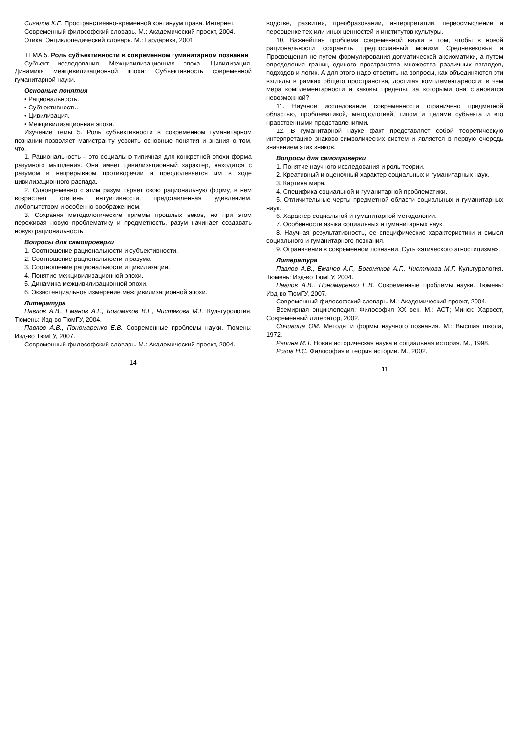Сигалов К.Е. Пространственно-временной континуум права. Интернет.
Современный философский словарь. М.: Академический проект, 2004.
Этика. Энциклопедический словарь. М.: Гардарики, 2001.
ТЕМА 5. Роль субъективности в современном гуманитарном познании
Субъект исследования. Межцивилизационная эпоха. Цивилизация. Динамика межцивилизационной эпохи: Субъективность современной гуманитарной науки.
Основные понятия
• Рациональность.
• Субъективность.
• Цивилизация.
• Межцивилизационная эпоха.
Изучение темы 5. Роль субъективности в современном гуманитарном познании позволяет магистранту усвоить основные понятия и знания о том, что,
1. Рациональность – это социально типичная для конкретной эпохи форма разумного мышления. Она имеет цивилизационный характер, находится с разумом в непрерывном противоречии и преодолевается им в ходе цивилизационного распада.
2. Одновременно с этим разум теряет свою рациональную форму, в нем возрастает степень интуитивности, представленная удивлением, любопытством и особенно воображением.
3. Сохраняя методологические приемы прошлых веков, но при этом переживая новую проблематику и предметность, разум начинает создавать новую рациональность.
Вопросы для самопроверки
1. Соотношение рациональности и субъективности.
2. Соотношение рациональности и разума
3. Соотношение рациональности и цивилизации.
4. Понятие межцивилизационной эпохи.
5. Динамика межцивилизационной эпохи.
6. Экзистенциальное измерение межцивилизационной эпохи.
Литература
Павлов А.В., Еманов А.Г., Богомяков В.Г., Чистякова М.Г. Культурология. Тюмень: Изд-во ТюмГУ, 2004.
Павлов А.В., Пономаренко Е.В. Современные проблемы науки. Тюмень: Изд-во ТюмГУ, 2007.
Современный философский словарь. М.: Академический проект, 2004.
14
водстве, развитии, преобразовании, интерпретации, переосмыслении и переоценке тех или иных ценностей и институтов культуры.
10. Важнейшая проблема современной науки в том, чтобы в новой рациональности сохранить предпосланный монизм Средневековья и Просвещения не путем формулирования догматической аксиоматики, а путем определения границ единого пространства множества различных взглядов, подходов и логик. А для этого надо ответить на вопросы, как объединяются эти взгляды в рамках общего пространства, достигая комплементарности; в чем мера комплементарности и каковы пределы, за которыми она становится невозможной?
11. Научное исследование современности ограничено предметной областью, проблематикой, методологией, типом и целями субъекта и его нравственными представлениями.
12. В гуманитарной науке факт представляет собой теоретическую интерпретацию знаково-символических систем и является в первую очередь значением этих знаков.
Вопросы для самопроверки
1. Понятие научного исследования и роль теории.
2. Креативный и оценочный характер социальных и гуманитарных наук.
3. Картина мира.
4. Специфика социальной и гуманитарной проблематики.
5. Отличительные черты предметной области социальных и гуманитарных наук.
6. Характер социальной и гуманитарной методологии.
7. Особенности языка социальных и гуманитарных наук.
8. Научная результативность, ее специфические характеристики и смысл социального и гуманитарного познания.
9. Ограничения в современном познании. Суть «этического агностицизма».
Литература
Павлов А.В., Еманов А.Г., Богомяков А.Г., Чистякова М.Г. Культурология. Тюмень: Изд-во ТюмГУ, 2004.
Павлов А.В., Пономаренко Е.В. Современные проблемы науки. Тюмень: Изд-во ТюмГУ, 2007.
Современный философский словарь. М.: Академический проект, 2004.
Всемирная энциклопедия: Философия XX век. М.: АСТ; Минск: Харвест, Современный литератор, 2002.
Сичивица ОМ. Методы и формы научного познания. М.: Высшая школа, 1972.
Репина М.Т. Новая историческая наука и социальная история. М., 1998.
Розов Н.С. Философия и теория истории. М., 2002.
11